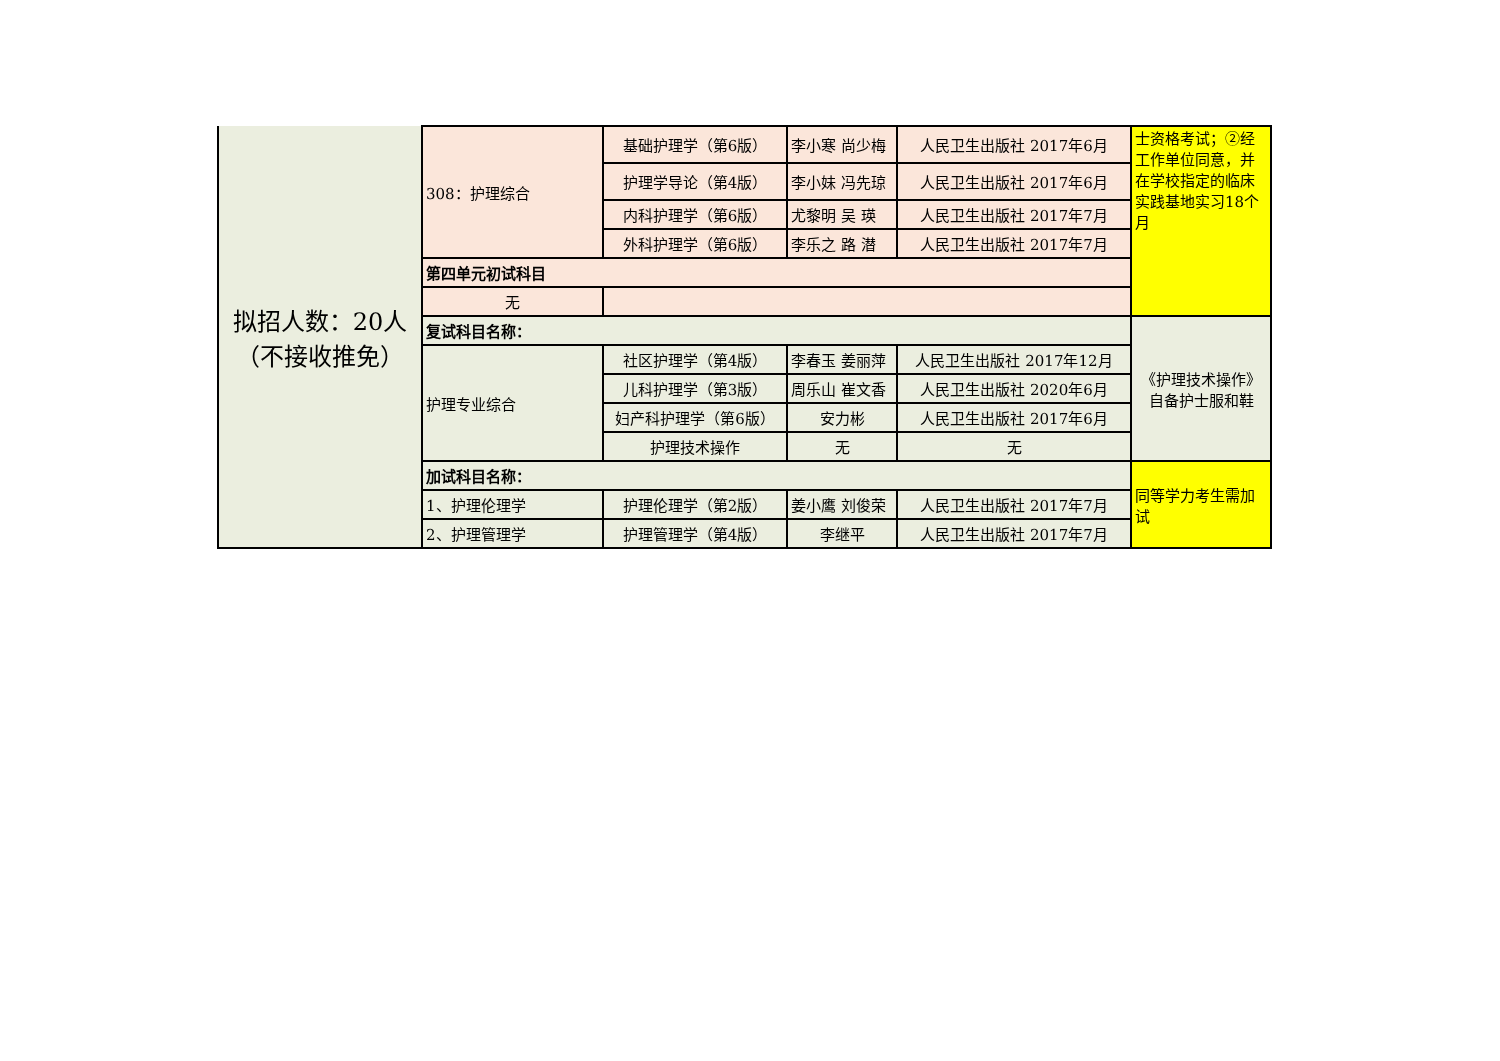| 拟招人数：20人 （不接收推免） | 308：护理综合 | 基础护理学（第6版） | 李小寒 尚少梅 | 人民卫生出版社 2017年6月 | 士资格考试；②经工作单位同意，并在学校指定的临床实践基地实习18个月 |
| | | 护理学导论（第4版） | 李小妹 冯先琼 | 人民卫生出版社 2017年6月 | |
| | | 内科护理学（第6版） | 尤黎明 吴 瑛 | 人民卫生出版社 2017年7月 | |
| | | 外科护理学（第6版） | 李乐之 路 潜 | 人民卫生出版社 2017年7月 | |
| | 第四单元初试科目 | | | | |
| | 无 | | | | |
| | 复试科目名称： | | | | 《护理技术操作》自备护士服和鞋 |
| | 护理专业综合 | 社区护理学（第4版） | 李春玉 姜丽萍 | 人民卫生出版社 2017年12月 | |
| | | 儿科护理学（第3版） | 周乐山 崔文香 | 人民卫生出版社 2020年6月 | |
| | | 妇产科护理学（第6版） | 安力彬 | 人民卫生出版社 2017年6月 | |
| | | 护理技术操作 | 无 | 无 | |
| | 加试科目名称： | | | | 同等学力考生需加试 |
| | 1、护理伦理学 | 护理伦理学（第2版） | 姜小鹰 刘俊荣 | 人民卫生出版社 2017年7月 | |
| | 2、护理管理学 | 护理管理学（第4版） | 李继平 | 人民卫生出版社 2017年7月 | |